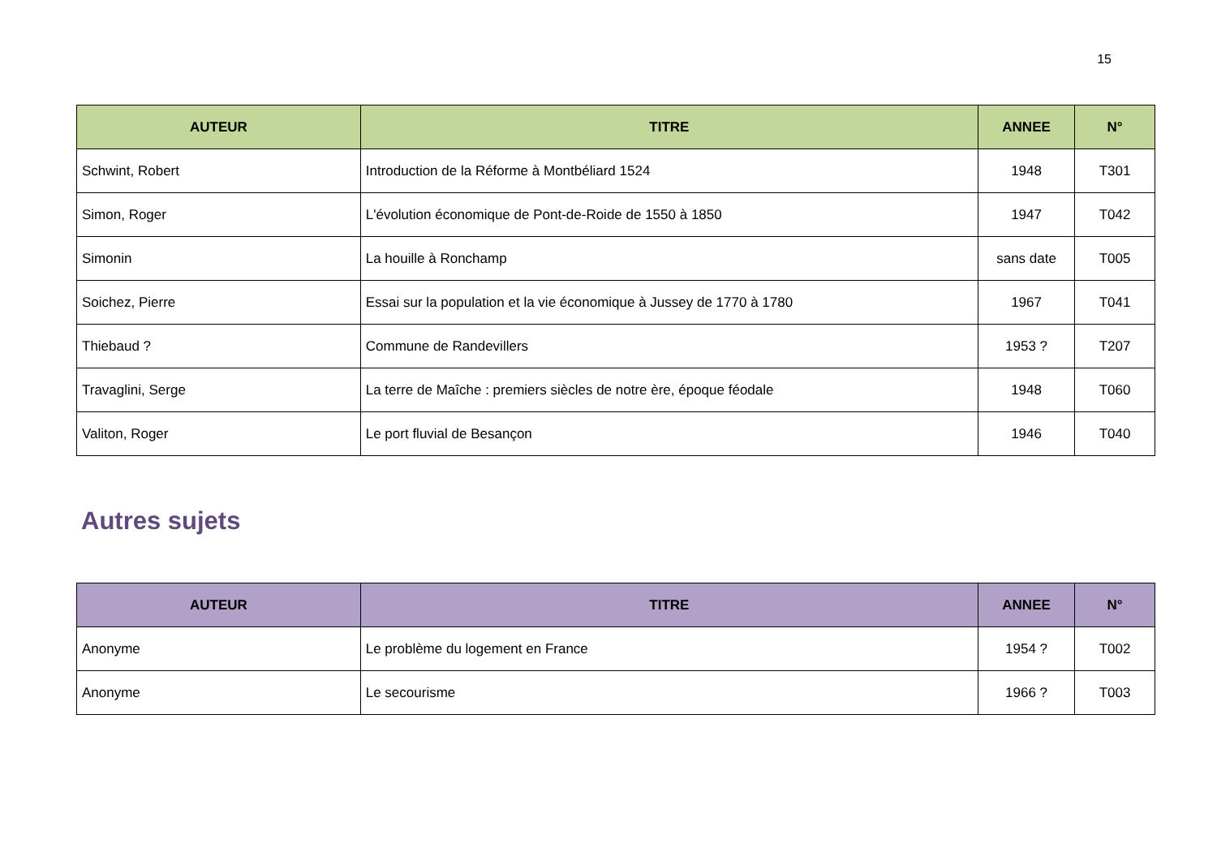15
| AUTEUR | TITRE | ANNEE | N° |
| --- | --- | --- | --- |
| Schwint, Robert | Introduction de la Réforme à Montbéliard 1524 | 1948 | T301 |
| Simon, Roger | L'évolution économique de Pont-de-Roide de 1550 à 1850 | 1947 | T042 |
| Simonin | La houille à Ronchamp | sans date | T005 |
| Soichez, Pierre | Essai sur la population et la vie économique à Jussey de 1770 à 1780 | 1967 | T041 |
| Thiebaud ? | Commune de Randevillers | 1953 ? | T207 |
| Travaglini, Serge | La terre de Maîche : premiers siècles de notre ère, époque féodale | 1948 | T060 |
| Valiton, Roger | Le port fluvial de Besançon | 1946 | T040 |
Autres sujets
| AUTEUR | TITRE | ANNEE | N° |
| --- | --- | --- | --- |
| Anonyme | Le problème du logement en France | 1954 ? | T002 |
| Anonyme | Le secourisme | 1966 ? | T003 |